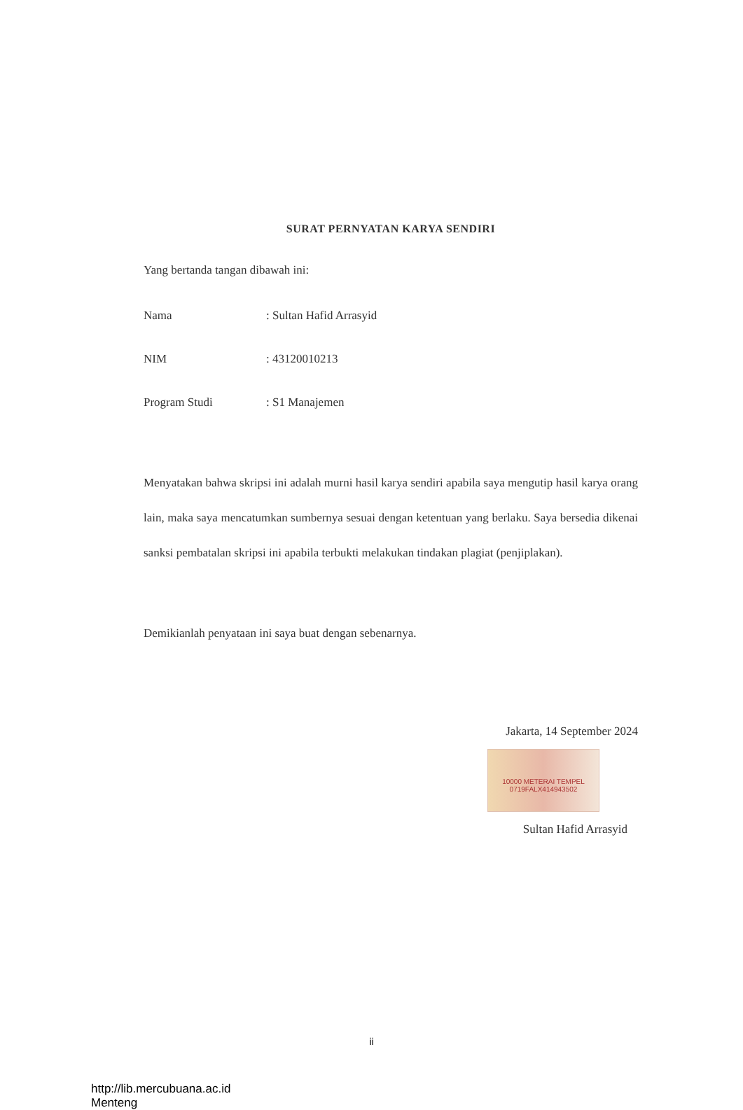SURAT PERNYATAN KARYA SENDIRI
Yang bertanda tangan dibawah ini:
Nama: Sultan Hafid Arrasyid
NIM: 43120010213
Program Studi: S1 Manajemen
Menyatakan bahwa skripsi ini adalah murni hasil karya sendiri apabila saya mengutip hasil karya orang lain, maka saya mencatumkan sumbernya sesuai dengan ketentuan yang berlaku. Saya bersedia dikenai sanksi pembatalan skripsi ini apabila terbukti melakukan tindakan plagiat (penjiplakan).
Demikianlah penyataan ini saya buat dengan sebenarnya.
Jakarta, 14 September 2024
10000 METERAI TEMPEL
0719FALX414943502
Sultan Hafid Arrasyid
ii
http://lib.mercubuana.ac.id
Menteng